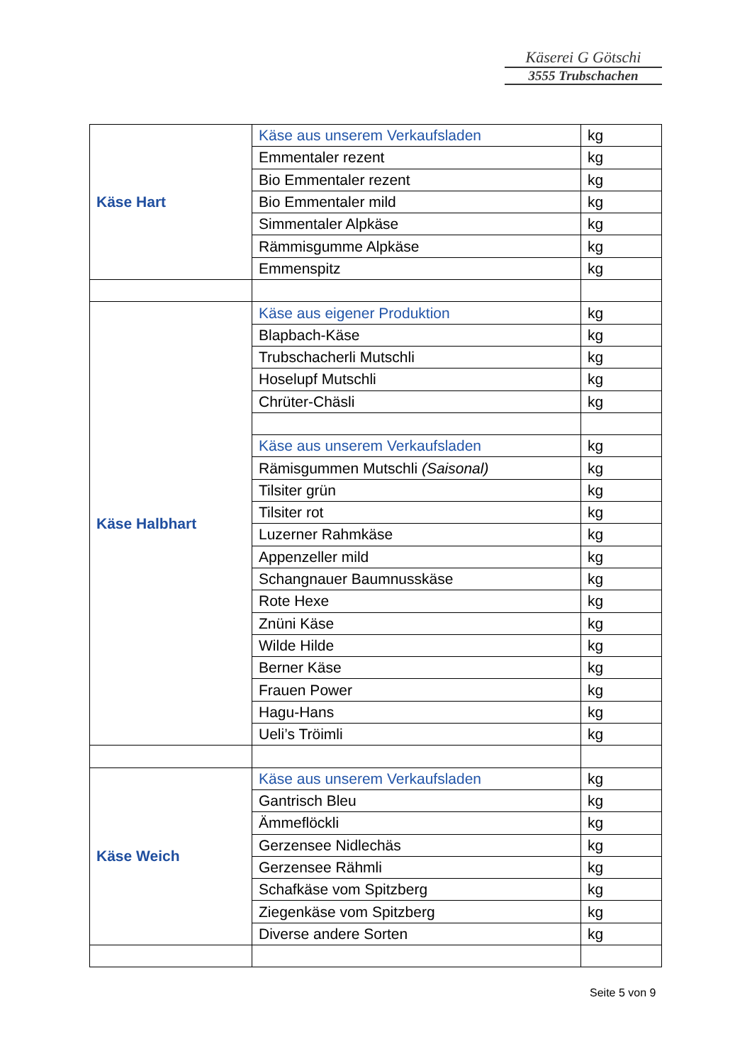Käserei G Götschi
3555 Trubschachen
| Käse Hart | Käse aus unserem Verkaufsladen | kg |
| | Emmentaler rezent | kg |
| | Bio Emmentaler rezent | kg |
| | Bio Emmentaler mild | kg |
| | Simmentaler Alpkäse | kg |
| | Rämmisgumme Alpkäse | kg |
| | Emmenspitz | kg |
| Käse Halbhart | Käse aus eigener Produktion | kg |
| | Blapbach-Käse | kg |
| | Trubschacherli Mutschli | kg |
| | Hoselupf Mutschli | kg |
| | Chrüter-Chäsli | kg |
| | Käse aus unserem Verkaufsladen | kg |
| | Rämisgummen Mutschli (Saisonal) | kg |
| | Tilsiter grün | kg |
| | Tilsiter rot | kg |
| | Luzerner Rahmkäse | kg |
| | Appenzeller mild | kg |
| | Schangnauer Baumnusskäse | kg |
| | Rote Hexe | kg |
| | Znüni Käse | kg |
| | Wilde Hilde | kg |
| | Berner Käse | kg |
| | Frauen Power | kg |
| | Hagu-Hans | kg |
| | Ueli’s Tröimli | kg |
| Käse Weich | Käse aus unserem Verkaufsladen | kg |
| | Gantrisch Bleu | kg |
| | Ämmeflöckli | kg |
| | Gerzensee Nidlechäs | kg |
| | Gerzensee Rähmli | kg |
| | Schafkäse vom Spitzberg | kg |
| | Ziegenkäse vom Spitzberg | kg |
| | Diverse andere Sorten | kg |
Seite 5 von 9